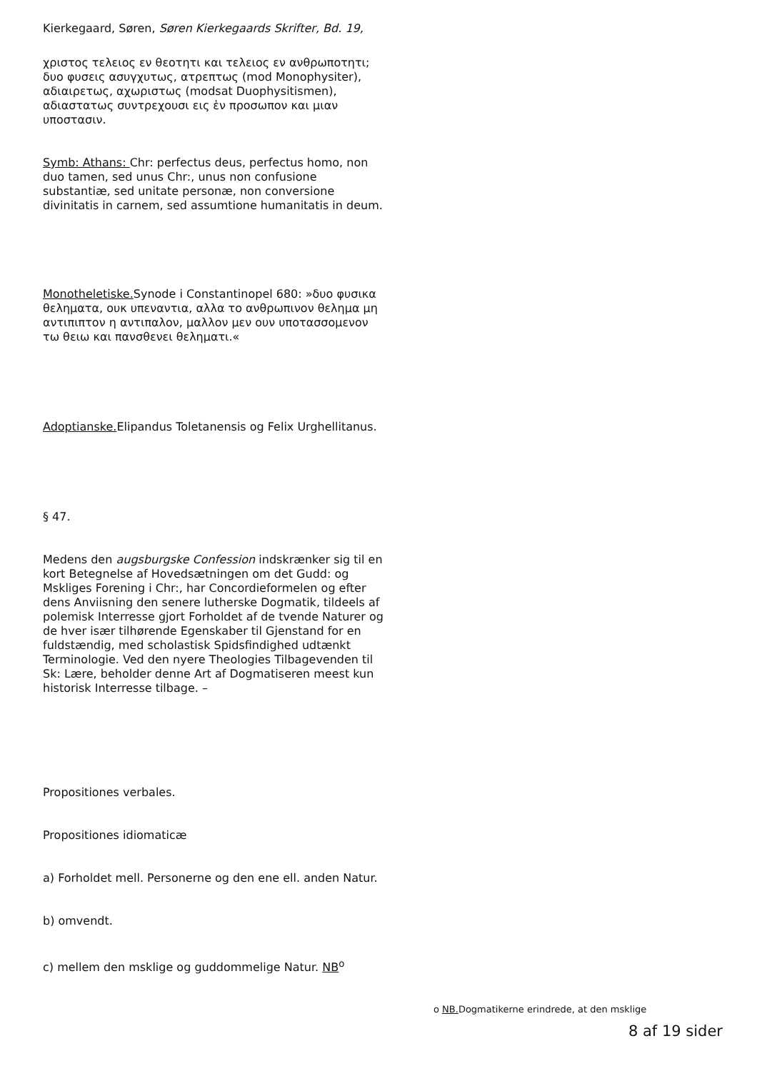Kierkegaard, Søren, Søren Kierkegaards Skrifter, Bd. 19,
χριστος τελειος εν θεοτητι και τελειος εν ανθρωποτητι; δυο φυσεις ασυγχυτως, ατρεπτως (mod Monophysiter), αδιαιρετως, αχωριστως (modsat Duophysitismen), αδιαστατως συντρεχουσι εις ἑν προσωπον και μιαν υποστασιν.
Symb: Athans: Chr: perfectus deus, perfectus homo, non duo tamen, sed unus Chr:, unus non confusione substantiæ, sed unitate personæ, non conversione divinitatis in carnem, sed assumtione humanitatis in deum.
Monotheletiske. Synode i Constantinopel 680: »δυο φυσικα θεληματα, ουκ υπεναντια, αλλα το ανθρωπινον θελημα μη αντιπιπτον η αντιπαλον, μαλλον μεν ουν υποτασσομενον τω θειω και πανσθενει θεληματι.«
Adoptianske. Elipandus Toletanensis og Felix Urghellitanus.
§ 47.
Medens den augsburgske Confession indskrænker sig til en kort Betegnelse af Hovedsætningen om det Gudd: og Mskliges Forening i Chr:, har Concordieformelen og efter dens Anviisning den senere lutherske Dogmatik, tildeels af polemisk Interresse gjort Forholdet af de tvende Naturer og de hver især tilhørende Egenskaber til Gjenstand for en fuldstændig, med scholastisk Spidsfindighed udtænkt Terminologie. Ved den nyere Theologies Tilbagevenden til Sk: Lære, beholder denne Art af Dogmatiseren meest kun historisk Interresse tilbage. –
Propositiones verbales.
Propositiones idiomaticæ
a) Forholdet mell. Personerne og den ene ell. anden Natur.
b) omvendt.
c) mellem den msklige og guddommelige Natur. NB<sup>o</sup>
o NB. Dogmatikerne erindrede, at den msklige
8 af 19 sider